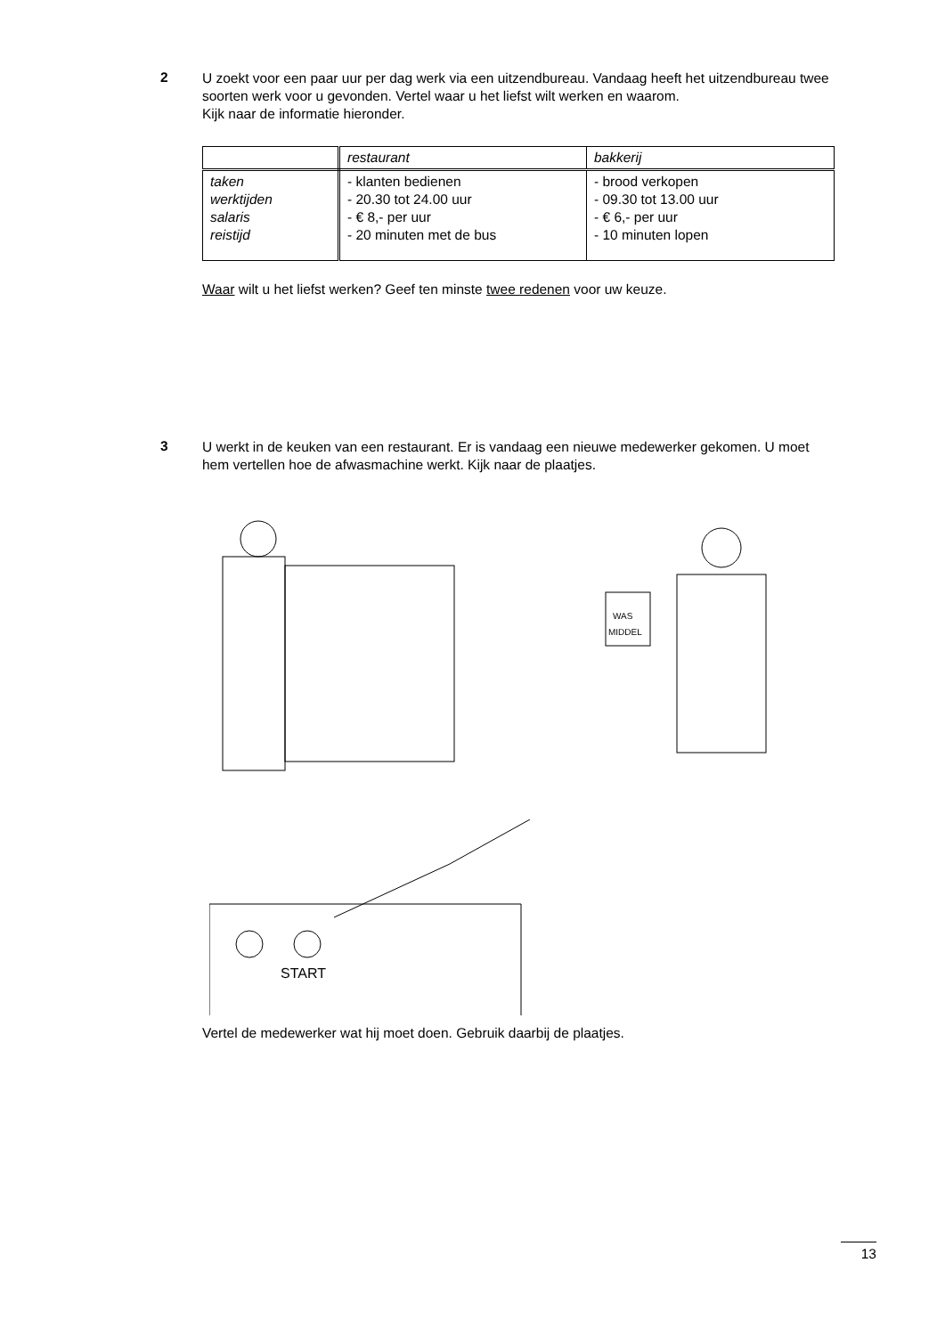2
U zoekt voor een paar uur per dag werk via een uitzendbureau. Vandaag heeft het uitzendbureau twee soorten werk voor u gevonden. Vertel waar u het liefst wilt werken en waarom.
Kijk naar de informatie hieronder.
| | restaurant | bakkerij |
| taken werktijden salaris reistijd | - klanten bedienen - 20.30 tot 24.00 uur - € 8,- per uur - 20 minuten met de bus | - brood verkopen - 09.30 tot 13.00 uur - € 6,- per uur - 10 minuten lopen |
Waar wilt u het liefst werken? Geef ten minste twee redenen voor uw keuze.
3
U werkt in de keuken van een restaurant. Er is vandaag een nieuwe medewerker gekomen. U moet hem vertellen hoe de afwasmachine werkt. Kijk naar de plaatjes.
WAS
MIDDEL
START
Vertel de medewerker wat hij moet doen. Gebruik daarbij de plaatjes.
13